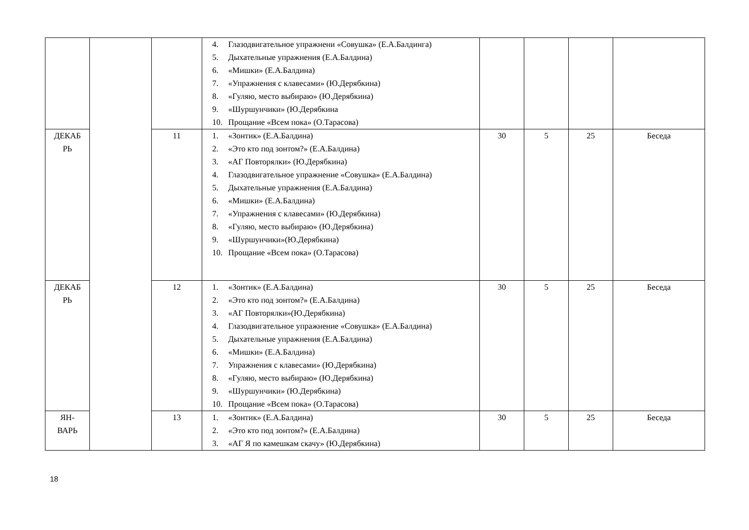| | | | 4. Глазодвигательное упражнени «Совушка» (Е.А.Балдинга) 5. Дыхательные упражнения (Е.А.Балдина) 6. «Мишки» (Е.А.Балдина) 7. «Упражнения с клавесами» (Ю.Дерябкина) 8. «Гуляю, место выбираю» (Ю.Дерябкина) 9. «Шуршунчики» (Ю.Дерябкина 10. Прощание «Всем пока» (О.Тарасова) | | | | |
| ДЕКАБ РЬ | | 11 | 1. «Зонтик» (Е.А.Балдина) 2. «Это кто под зонтом?» (Е.А.Балдина) 3. «АГ Повторялки» (Ю.Дерябкина) 4. Глазодвигательное упражнение «Совушка» (Е.А.Балдина) 5. Дыхательные упражнения (Е.А.Балдина) 6. «Мишки» (Е.А.Балдина) 7. «Упражнения с клавесами» (Ю.Дерябкина) 8. «Гуляю, место выбираю» (Ю.Дерябкина) 9. «Шуршунчики»(Ю.Дерябкина) 10. Прощание «Всем пока» (О.Тарасова) | 30 | 5 | 25 | Беседа |
| ДЕКАБ РЬ | | 12 | 1. «Зонтик» (Е.А.Балдина) 2. «Это кто под зонтом?» (Е.А.Балдина) 3. «АГ Повторялки»(Ю.Дерябкина) 4. Глазодвигательное упражнение «Совушка» (Е.А.Балдина) 5. Дыхательные упражнения (Е.А.Балдина) 6. «Мишки» (Е.А.Балдина) 7. Упражнения с клавесами» (Ю.Дерябкина) 8. «Гуляю, место выбираю» (Ю.Дерябкина) 9. «Шуршунчики» (Ю.Дерябкина) 10. Прощание «Всем пока» (О.Тарасова) | 30 | 5 | 25 | Беседа |
| ЯН- ВАРЬ | | 13 | 1. «Зонтик» (Е.А.Балдина) 2. «Это кто под зонтом?» (Е.А.Балдина) 3. «АГ Я по камешкам скачу» (Ю.Дерябкина) | 30 | 5 | 25 | Беседа |
18